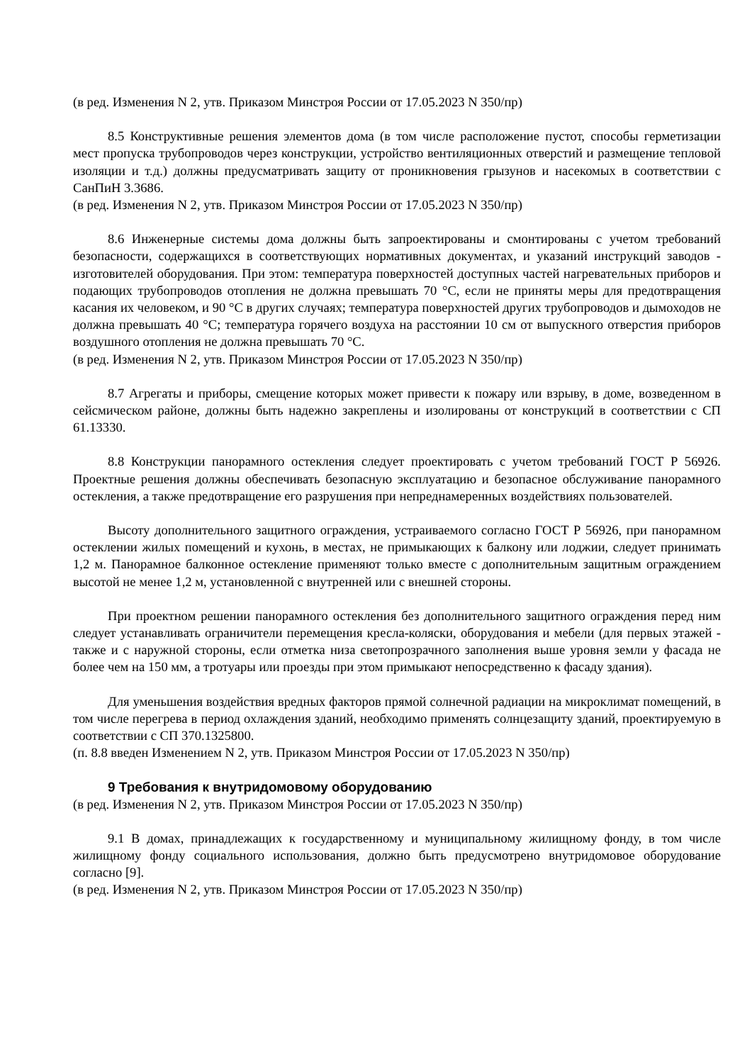(в ред. Изменения N 2, утв. Приказом Минстроя России от 17.05.2023 N 350/пр)
8.5 Конструктивные решения элементов дома (в том числе расположение пустот, способы герметизации мест пропуска трубопроводов через конструкции, устройство вентиляционных отверстий и размещение тепловой изоляции и т.д.) должны предусматривать защиту от проникновения грызунов и насекомых в соответствии с СанПиН 3.3686.
(в ред. Изменения N 2, утв. Приказом Минстроя России от 17.05.2023 N 350/пр)
8.6 Инженерные системы дома должны быть запроектированы и смонтированы с учетом требований безопасности, содержащихся в соответствующих нормативных документах, и указаний инструкций заводов - изготовителей оборудования. При этом: температура поверхностей доступных частей нагревательных приборов и подающих трубопроводов отопления не должна превышать 70 °С, если не приняты меры для предотвращения касания их человеком, и 90 °С в других случаях; температура поверхностей других трубопроводов и дымоходов не должна превышать 40 °С; температура горячего воздуха на расстоянии 10 см от выпускного отверстия приборов воздушного отопления не должна превышать 70 °С.
(в ред. Изменения N 2, утв. Приказом Минстроя России от 17.05.2023 N 350/пр)
8.7 Агрегаты и приборы, смещение которых может привести к пожару или взрыву, в доме, возведенном в сейсмическом районе, должны быть надежно закреплены и изолированы от конструкций в соответствии с СП 61.13330.
8.8 Конструкции панорамного остекления следует проектировать с учетом требований ГОСТ Р 56926. Проектные решения должны обеспечивать безопасную эксплуатацию и безопасное обслуживание панорамного остекления, а также предотвращение его разрушения при непреднамеренных воздействиях пользователей.
Высоту дополнительного защитного ограждения, устраиваемого согласно ГОСТ Р 56926, при панорамном остеклении жилых помещений и кухонь, в местах, не примыкающих к балкону или лоджии, следует принимать 1,2 м. Панорамное балконное остекление применяют только вместе с дополнительным защитным ограждением высотой не менее 1,2 м, установленной с внутренней или с внешней стороны.
При проектном решении панорамного остекления без дополнительного защитного ограждения перед ним следует устанавливать ограничители перемещения кресла-коляски, оборудования и мебели (для первых этажей - также и с наружной стороны, если отметка низа светопрозрачного заполнения выше уровня земли у фасада не более чем на 150 мм, а тротуары или проезды при этом примыкают непосредственно к фасаду здания).
Для уменьшения воздействия вредных факторов прямой солнечной радиации на микроклимат помещений, в том числе перегрева в период охлаждения зданий, необходимо применять солнцезащиту зданий, проектируемую в соответствии с СП 370.1325800.
(п. 8.8 введен Изменением N 2, утв. Приказом Минстроя России от 17.05.2023 N 350/пр)
9 Требования к внутридомовому оборудованию
(в ред. Изменения N 2, утв. Приказом Минстроя России от 17.05.2023 N 350/пр)
9.1 В домах, принадлежащих к государственному и муниципальному жилищному фонду, в том числе жилищному фонду социального использования, должно быть предусмотрено внутридомовое оборудование согласно [9].
(в ред. Изменения N 2, утв. Приказом Минстроя России от 17.05.2023 N 350/пр)